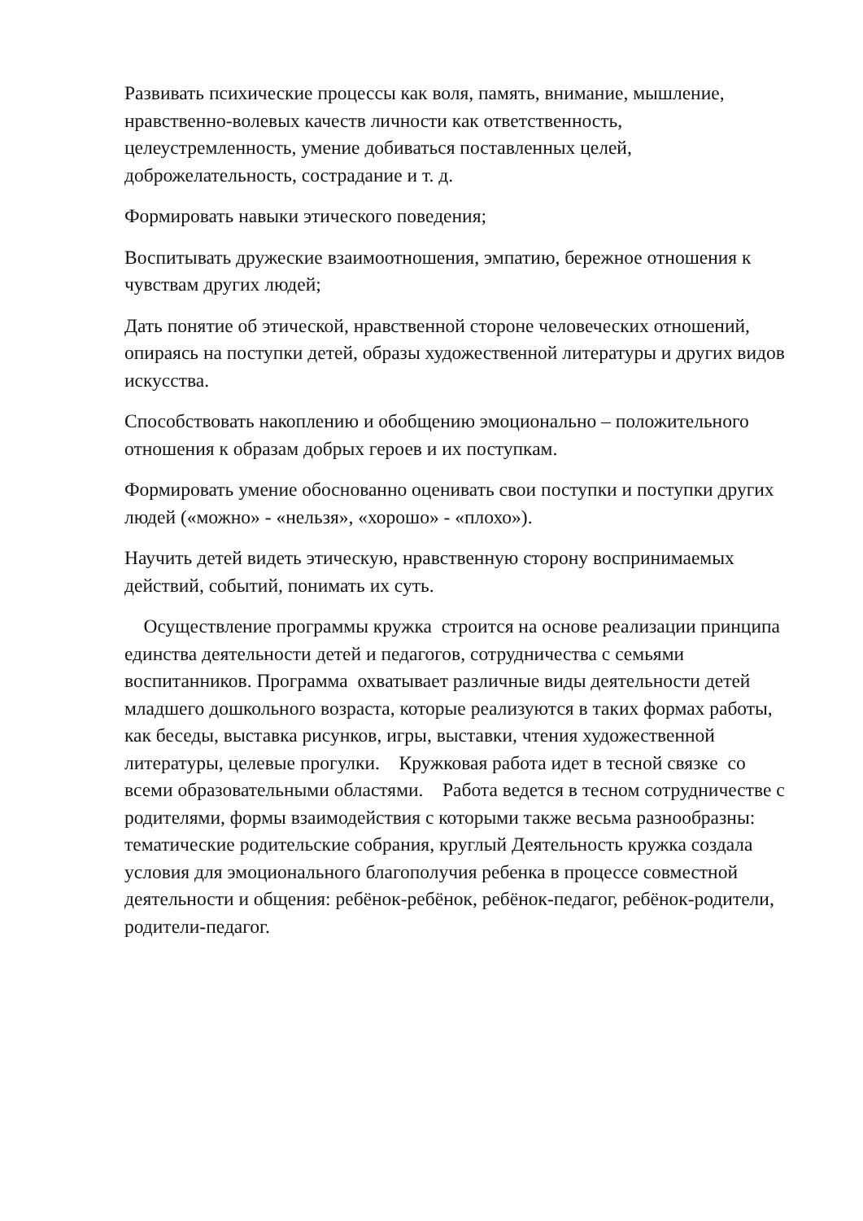Развивать психические процессы как воля, память, внимание, мышление, нравственно-волевых качеств личности как ответственность, целеустремленность, умение добиваться поставленных целей, доброжелательность, сострадание и т. д.
Формировать навыки этического поведения;
Воспитывать дружеские взаимоотношения, эмпатию, бережное отношения к чувствам других людей;
Дать понятие об этической, нравственной стороне человеческих отношений, опираясь на поступки детей, образы художественной литературы и других видов искусства.
Способствовать накоплению и обобщению эмоционально – положительного отношения к образам добрых героев и их поступкам.
Формировать умение обоснованно оценивать свои поступки и поступки других людей («можно» - «нельзя», «хорошо» - «плохо»).
Научить детей видеть этическую, нравственную сторону воспринимаемых действий, событий, понимать их суть.
Осуществление программы кружка строится на основе реализации принципа единства деятельности детей и педагогов, сотрудничества с семьями воспитанников. Программа охватывает различные виды деятельности детей младшего дошкольного возраста, которые реализуются в таких формах работы, как беседы, выставка рисунков, игры, выставки, чтения художественной литературы, целевые прогулки. Кружковая работа идет в тесной связке со всеми образовательными областями. Работа ведется в тесном сотрудничестве с родителями, формы взаимодействия с которыми также весьма разнообразны: тематические родительские собрания, круглый Деятельность кружка создала условия для эмоционального благополучия ребенка в процессе совместной деятельности и общения: ребёнок-ребёнок, ребёнок-педагог, ребёнок-родители, родители-педагог.